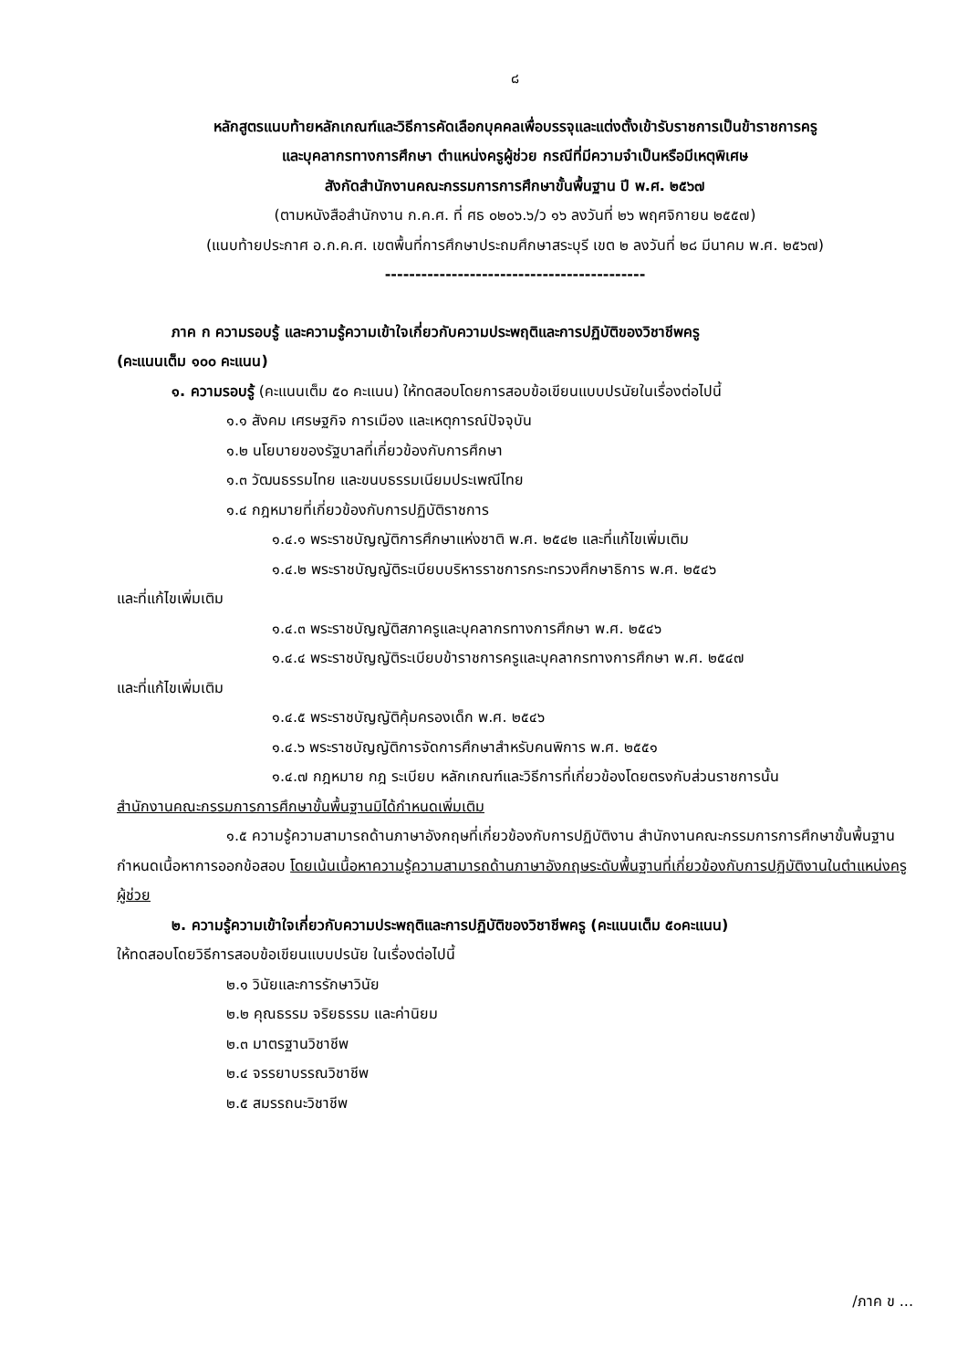๘
หลักสูตรแนบท้ายหลักเกณฑ์และวิธีการคัดเลือกบุคคลเพื่อบรรจุและแต่งตั้งเข้ารับราชการเป็นข้าราชการครู
และบุคลากรทางการศึกษา ตำแหน่งครูผู้ช่วย กรณีที่มีความจำเป็นหรือมีเหตุพิเศษ
สังกัดสำนักงานคณะกรรมการการศึกษาขั้นพื้นฐาน ปี พ.ศ. ๒๕๖๗
(ตามหนังสือสำนักงาน ก.ค.ศ. ที่ ศธ ๐๒๐๖.๖/ว ๑๖ ลงวันที่ ๒๖ พฤศจิกายน ๒๕๕๗)
(แนบท้ายประกาศ อ.ก.ค.ศ. เขตพื้นที่การศึกษาประถมศึกษาสระบุรี เขต ๒ ลงวันที่ ๒๘ มีนาคม พ.ศ. ๒๕๖๗)
-------------------------------------------
ภาค ก ความรอบรู้ และความรู้ความเข้าใจเกี่ยวกับความประพฤติและการปฏิบัติของวิชาชีพครู
(คะแนนเต็ม ๑๐๐ คะแนน)
๑. ความรอบรู้ (คะแนนเต็ม ๕๐ คะแนน) ให้ทดสอบโดยการสอบข้อเขียนแบบปรนัยในเรื่องต่อไปนี้
๑.๑ สังคม เศรษฐกิจ การเมือง และเหตุการณ์ปัจจุบัน
๑.๒ นโยบายของรัฐบาลที่เกี่ยวข้องกับการศึกษา
๑.๓ วัฒนธรรมไทย และขนบธรรมเนียมประเพณีไทย
๑.๔ กฎหมายที่เกี่ยวข้องกับการปฏิบัติราชการ
๑.๔.๑ พระราชบัญญัติการศึกษาแห่งชาติ พ.ศ. ๒๕๔๒ และที่แก้ไขเพิ่มเติม
๑.๔.๒ พระราชบัญญัติระเบียบบริหารราชการกระทรวงศึกษาธิการ พ.ศ. ๒๕๔๖
และที่แก้ไขเพิ่มเติม
๑.๔.๓ พระราชบัญญัติสภาครูและบุคลากรทางการศึกษา พ.ศ. ๒๕๔๖
๑.๔.๔ พระราชบัญญัติระเบียบข้าราชการครูและบุคลากรทางการศึกษา พ.ศ. ๒๕๔๗
และที่แก้ไขเพิ่มเติม
๑.๔.๕ พระราชบัญญัติคุ้มครองเด็ก พ.ศ. ๒๕๔๖
๑.๔.๖ พระราชบัญญัติการจัดการศึกษาสำหรับคนพิการ พ.ศ. ๒๕๕๑
๑.๔.๗ กฎหมาย กฎ ระเบียบ หลักเกณฑ์และวิธีการที่เกี่ยวข้องโดยตรงกับส่วนราชการนั้น
สำนักงานคณะกรรมการการศึกษาขั้นพื้นฐานมิได้กำหนดเพิ่มเติม
๑.๕ ความรู้ความสามารถด้านภาษาอังกฤษที่เกี่ยวข้องกับการปฏิบัติงาน สำนักงานคณะกรรมการการศึกษาขั้นพื้นฐานกำหนดเนื้อหาการออกข้อสอบ โดยเน้นเนื้อหาความรู้ความสามารถด้านภาษาอังกฤษระดับพื้นฐานที่เกี่ยวข้องกับการปฏิบัติงานในตำแหน่งครูผู้ช่วย
๒. ความรู้ความเข้าใจเกี่ยวกับความประพฤติและการปฏิบัติของวิชาชีพครู (คะแนนเต็ม ๕๐คะแนน)
ให้ทดสอบโดยวิธีการสอบข้อเขียนแบบปรนัย ในเรื่องต่อไปนี้
๒.๑ วินัยและการรักษาวินัย
๒.๒ คุณธรรม จริยธรรม และค่านิยม
๒.๓ มาตรฐานวิชาชีพ
๒.๔ จรรยาบรรณวิชาชีพ
๒.๕ สมรรถนะวิชาชีพ
/ภาค ข ...